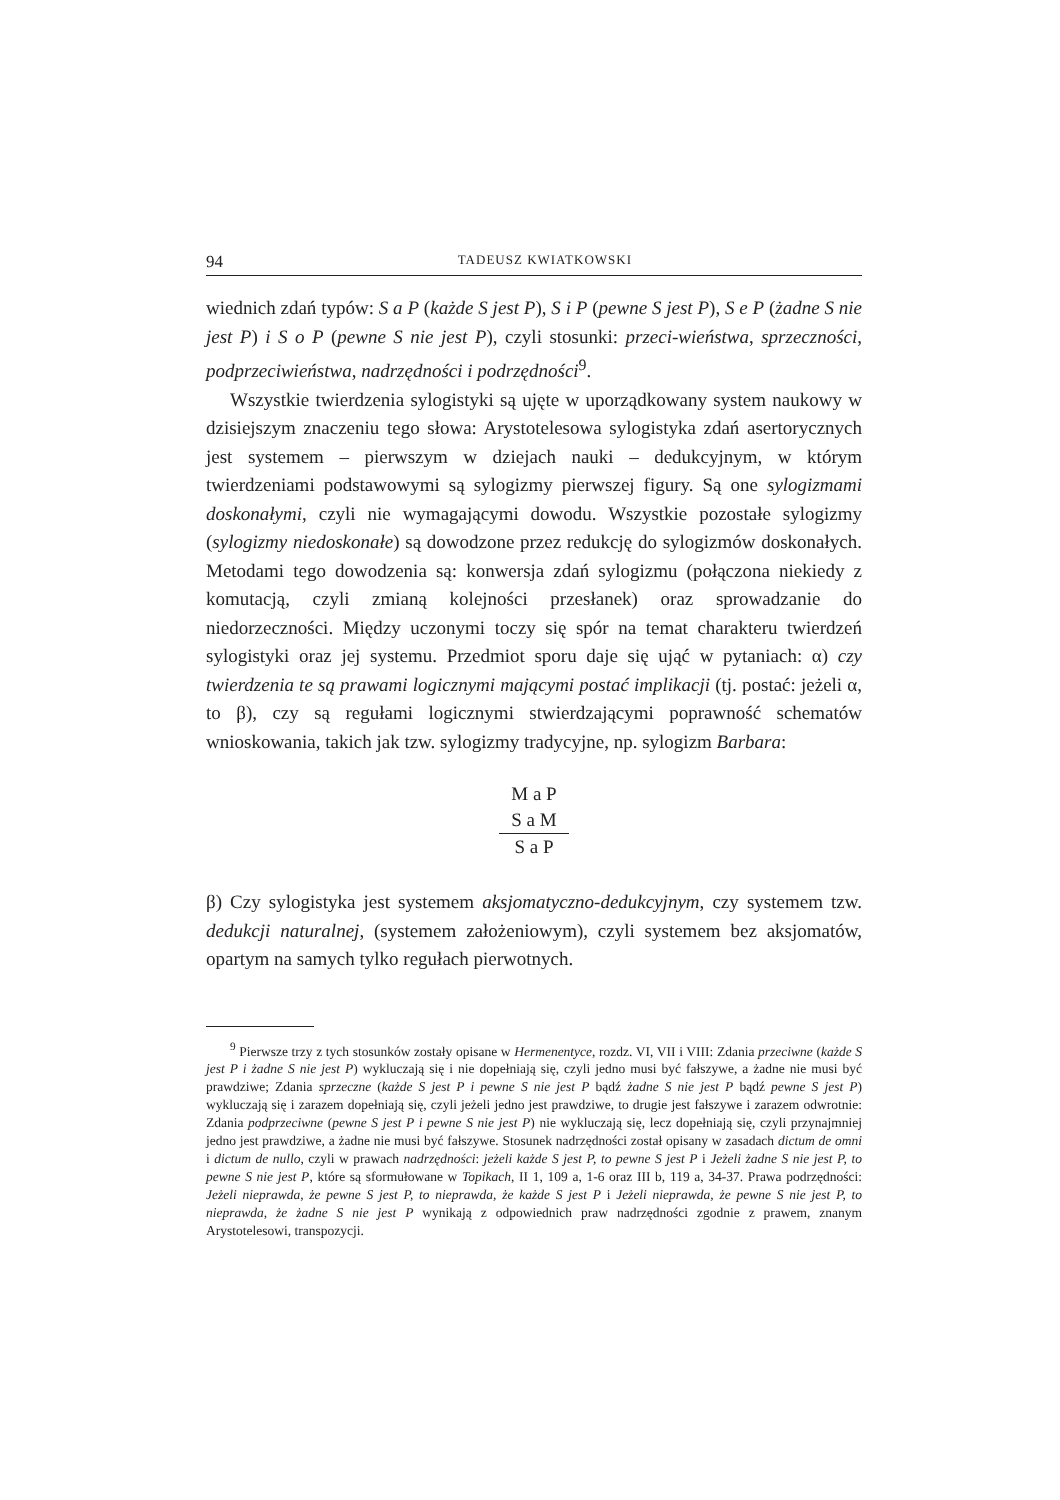94 TADEUSZ KWIATKOWSKI
wiednich zdań typów: S a P (każde S jest P), S i P (pewne S jest P), S e P (żadne S nie jest P) i S o P (pewne S nie jest P), czyli stosunki: przeci-wieństwa, sprzeczności, podprzeciwieństwa, nadrzędności i podrzędności<sup>9</sup>.
Wszystkie twierdzenia sylogistyki są ujęte w uporządkowany system naukowy w dzisiejszym znaczeniu tego słowa: Arystotelesowa sylogistyka zdań asertorycznych jest systemem – pierwszym w dziejach nauki – dedukcyjnym, w którym twierdzeniami podstawowymi są sylogizmy pierwszej figury. Są one sylogizmami doskonałymi, czyli nie wymagającymi dowodu. Wszystkie pozostałe sylogizmy (sylogizmy niedoskonałe) są dowodzone przez redukcję do sylogizmów doskonałych. Metodami tego dowodzenia są: konwersja zdań sylogizmu (połączona niekiedy z komutacją, czyli zmianą kolejności przesłanek) oraz sprowadzanie do niedorzeczności. Między uczonymi toczy się spór na temat charakteru twierdzeń sylogistyki oraz jej systemu. Przedmiot sporu daje się ująć w pytaniach: α) czy twierdzenia te są prawami logicznymi mającymi postać implikacji (tj. postać: jeżeli α, to β), czy są regułami logicznymi stwierdzającymi poprawność schematów wnioskowania, takich jak tzw. sylogizmy tradycyjne, np. sylogizm Barbara:
M a P
S a M
S a P
β) Czy sylogistyka jest systemem aksjomatyczno-dedukcyjnym, czy systemem tzw. dedukcji naturalnej, (systemem założeniowym), czyli systemem bez aksjomatów, opartym na samych tylko regułach pierwotnych.
<sup>9</sup> Pierwsze trzy z tych stosunków zostały opisane w Hermenentyce, rozdz. VI, VII i VIII: Zdania przeciwne (każde S jest P i żadne S nie jest P) wykluczają się i nie dopełniają się, czyli jedno musi być fałszywe, a żadne nie musi być prawdziwe; Zdania sprzeczne (każde S jest P i pewne S nie jest P bądź żadne S nie jest P bądź pewne S jest P) wykluczają się i zarazem dopełniają się, czyli jeżeli jedno jest prawdziwe, to drugie jest fałszywe i zarazem odwrotnie: Zdania podprzeciwne (pewne S jest P i pewne S nie jest P) nie wykluczają się, lecz dopełniają się, czyli przynajmniej jedno jest prawdziwe, a żadne nie musi być fałszywe. Stosunek nadrzędności został opisany w zasadach dictum de omni i dictum de nullo, czyli w prawach nadrzędności: jeżeli każde S jest P, to pewne S jest P i Jeżeli żadne S nie jest P, to pewne S nie jest P, które są sformułowane w Topikach, II 1, 109 a, 1-6 oraz III b, 119 a, 34-37. Prawa podrzędności: Jeżeli nieprawda, że pewne S jest P, to nieprawda, że każde S jest P i Jeżeli nieprawda, że pewne S nie jest P, to nieprawda, że żadne S nie jest P wynikają z odpowiednich praw nadrzędności zgodnie z prawem, znanym Arystotelesowi, transpozycji.